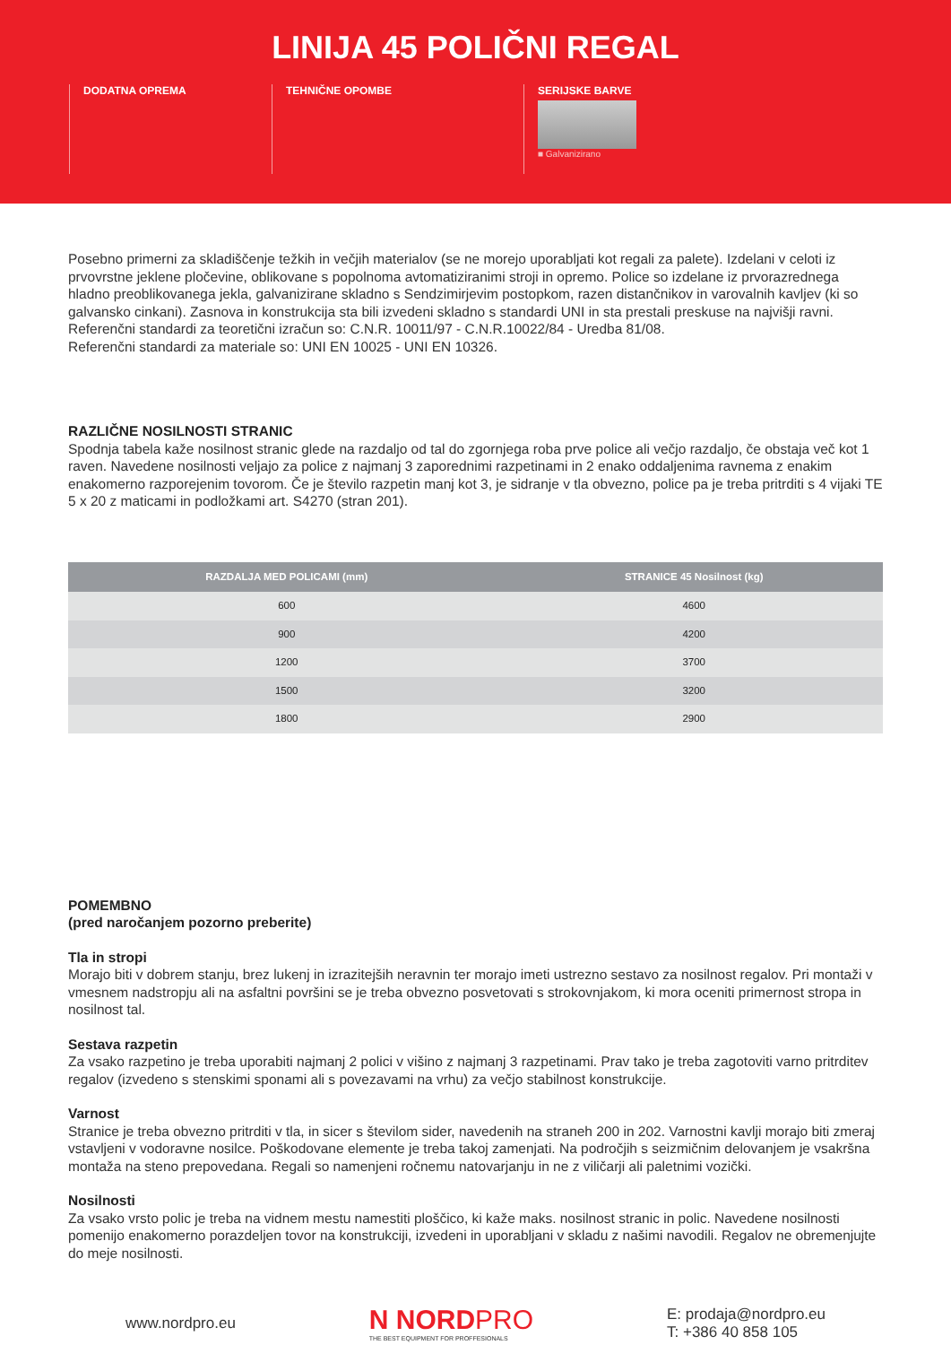LINIJA 45 POLIČNI REGAL
DODATNA OPREMA TEHNIČNE OPOMBE SERIJSKE BARVE
■ Galvanizirano
Posebno primerni za skladiščenje težkih in večjih materialov (se ne morejo uporabljati kot regali za palete). Izdelani v celoti iz prvovrstne jeklene pločevine, oblikovane s popolnoma avtomatiziranimi stroji in opremo. Police so izdelane iz prvorazrednega hladno preoblikovanega jekla, galvanizirane skladno s Sendzimirjevim postopkom, razen distančnikov in varovalnih kavljev (ki so galvansko cinkani). Zasnova in konstrukcija sta bili izvedeni skladno s standardi UNI in sta prestali preskuse na najvišji ravni.
Referenčni standardi za teoretični izračun so: C.N.R. 10011/97 - C.N.R.10022/84 - Uredba 81/08.
Referenčni standardi za materiale so: UNI EN 10025 - UNI EN 10326.
RAZLIČNE NOSILNOSTI STRANIC
Spodnja tabela kaže nosilnost stranic glede na razdaljo od tal do zgornjega roba prve police ali večjo razdaljo, če obstaja več kot 1 raven. Navedene nosilnosti veljajo za police z najmanj 3 zaporednimi razpetinami in 2 enako oddaljenima ravnema z enakim enakomerno razporejenim tovorom. Če je število razpetin manj kot 3, je sidranje v tla obvezno, police pa je treba pritrditi s 4 vijaki TE 5 x 20 z maticami in podložkami art. S4270 (stran 201).
| RAZDALJA MED POLICAMI (mm) | STRANICE 45 Nosilnost (kg) |
| --- | --- |
| 600 | 4600 |
| 900 | 4200 |
| 1200 | 3700 |
| 1500 | 3200 |
| 1800 | 2900 |
POMEMBNO
(pred naročanjem pozorno preberite)
Tla in stropi
Morajo biti v dobrem stanju, brez lukenj in izrazitejših neravnin ter morajo imeti ustrezno sestavo za nosilnost regalov. Pri montaži v vmesnem nadstropju ali na asfaltni površini se je treba obvezno posvetovati s strokovnjakom, ki mora oceniti primernost stropa in nosilnost tal.
Sestava razpetin
Za vsako razpetino je treba uporabiti najmanj 2 polici v višino z najmanj 3 razpetinami. Prav tako je treba zagotoviti varno pritrditev regalov (izvedeno s stenskimi sponami ali s povezavami na vrhu) za večjo stabilnost konstrukcije.
Varnost
Stranice je treba obvezno pritrditi v tla, in sicer s številom sider, navedenih na straneh 200 in 202. Varnostni kavlji morajo biti zmeraj vstavljeni v vodoravne nosilce. Poškodovane elemente je treba takoj zamenjati. Na področjih s seizmičnim delovanjem je vsakršna montaža na steno prepovedana. Regali so namenjeni ročnemu natovarjanju in ne z viličarji ali paletnimi vozički.
Nosilnosti
Za vsako vrsto polic je treba na vidnem mestu namestiti ploščico, ki kaže maks. nosilnost stranic in polic. Navedene nosilnosti pomenijo enakomerno porazdeljen tovor na konstrukciji, izvedeni in uporabljani v skladu z našimi navodili. Regalov ne obremenjujte do meje nosilnosti.
www.nordpro.eu
N NORD PRO
THE BEST EQUIPMENT FOR PROFFESIONALS
E: prodaja@nordpro.eu
T: +386 40 858 105